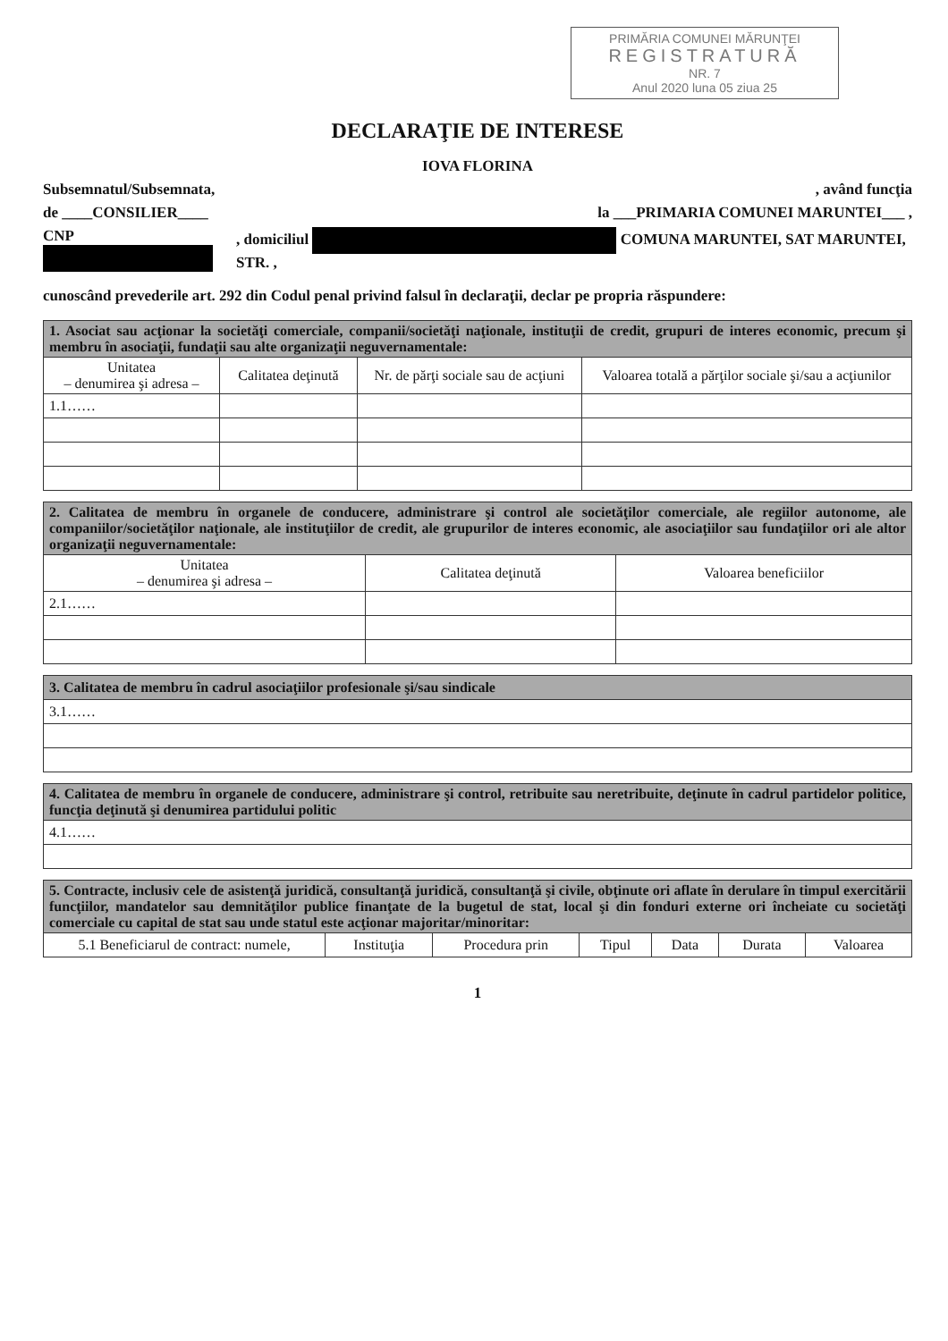PRIMĂRIA COMUNEI MĂRUNŢEI
REGISTRATURĂ
NR. 7
Anul 2020 luna 05 ziua 25
DECLARAŢIE DE INTERESE
IOVA FLORINA
Subsemnatul/Subsemnata,, având funcţia
de ____CONSILIER____ la ___PRIMARIA COMUNEI MARUNTEI___ ,
CNP , domiciliul COMUNA MARUNTEI, SAT MARUNTEI, STR. ,
cunoscând prevederile art. 292 din Codul penal privind falsul în declaraţii, declar pe propria răspundere:
| 1. Asociat sau acţionar la societăţi comerciale, companii/societăţi naţionale, instituţii de credit, grupuri de interes economic, precum şi membru în asociaţii, fundaţii sau alte organizaţii neguvernamentale: | | | |
| Unitatea – denumirea şi adresa – | Calitatea deţinută | Nr. de părţi sociale sau de acţiuni | Valoarea totală a părţilor sociale şi/sau a acţiunilor |
| 1.1…… | | | |
| 2. Calitatea de membru în organele de conducere, administrare şi control ale societăţilor comerciale, ale regiilor autonome, ale companiilor/societăţilor naţionale, ale instituţiilor de credit, ale grupurilor de interes economic, ale asociaţiilor sau fundaţiilor ori ale altor organizaţii neguvernamentale: | | |
| Unitatea – denumirea şi adresa – | Calitatea deţinută | Valoarea beneficiilor |
| 2.1…… | | |
| 3. Calitatea de membru în cadrul asociaţiilor profesionale şi/sau sindicale |
| 3.1…… |
| 4. Calitatea de membru în organele de conducere, administrare şi control, retribuite sau neretribuite, deţinute în cadrul partidelor politice, funcţia deţinută şi denumirea partidului politic |
| 4.1…… |
| 5. Contracte, inclusiv cele de asistenţă juridică, consultanţă juridică, consultanţă şi civile, obţinute ori aflate în derulare în timpul exercitării funcţiilor, mandatelor sau demnităţilor publice finanţate de la bugetul de stat, local şi din fonduri externe ori încheiate cu societăţi comerciale cu capital de stat sau unde statul este acţionar majoritar/minoritar: | | | | | | |
| 5.1 Beneficiarul de contract: numele, | Instituţia | Procedura prin | Tipul | Data | Durata | Valoarea |
1